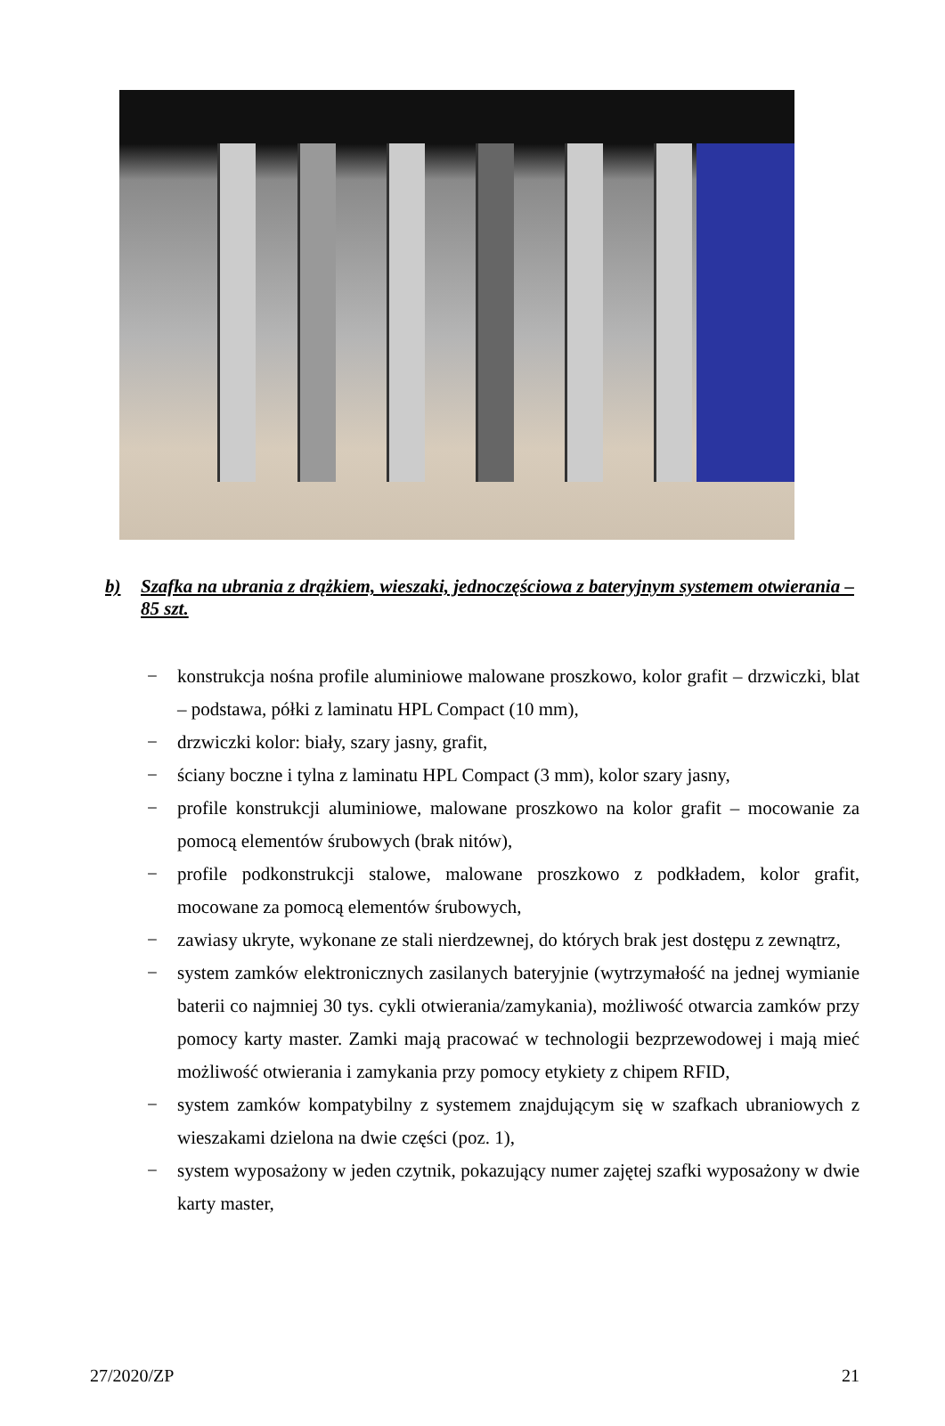b) Szafka na ubrania z drążkiem, wieszaki, jednoczęściowa z bateryjnym systemem otwierania – 85 szt.
− konstrukcja nośna profile aluminiowe malowane proszkowo, kolor grafit – drzwiczki, blat – podstawa, półki z laminatu HPL Compact (10 mm),
− drzwiczki kolor: biały, szary jasny, grafit,
− ściany boczne i tylna z laminatu HPL Compact (3 mm), kolor szary jasny,
− profile konstrukcji aluminiowe, malowane proszkowo na kolor grafit – mocowanie za pomocą elementów śrubowych (brak nitów),
− profile podkonstrukcji stalowe, malowane proszkowo z podkładem, kolor grafit, mocowane za pomocą elementów śrubowych,
− zawiasy ukryte, wykonane ze stali nierdzewnej, do których brak jest dostępu z zewnątrz,
− system zamków elektronicznych zasilanych bateryjnie (wytrzymałość na jednej wymianie baterii co najmniej 30 tys. cykli otwierania/zamykania), możliwość otwarcia zamków przy pomocy karty master. Zamki mają pracować w technologii bezprzewodowej i mają mieć możliwość otwierania i zamykania przy pomocy etykiety z chipem RFID,
− system zamków kompatybilny z systemem znajdującym się w szafkach ubraniowych z wieszakami dzielona na dwie części (poz. 1),
− system wyposażony w jeden czytnik, pokazujący numer zajętej szafki wyposażony w dwie karty master,
27/2020/ZP 21